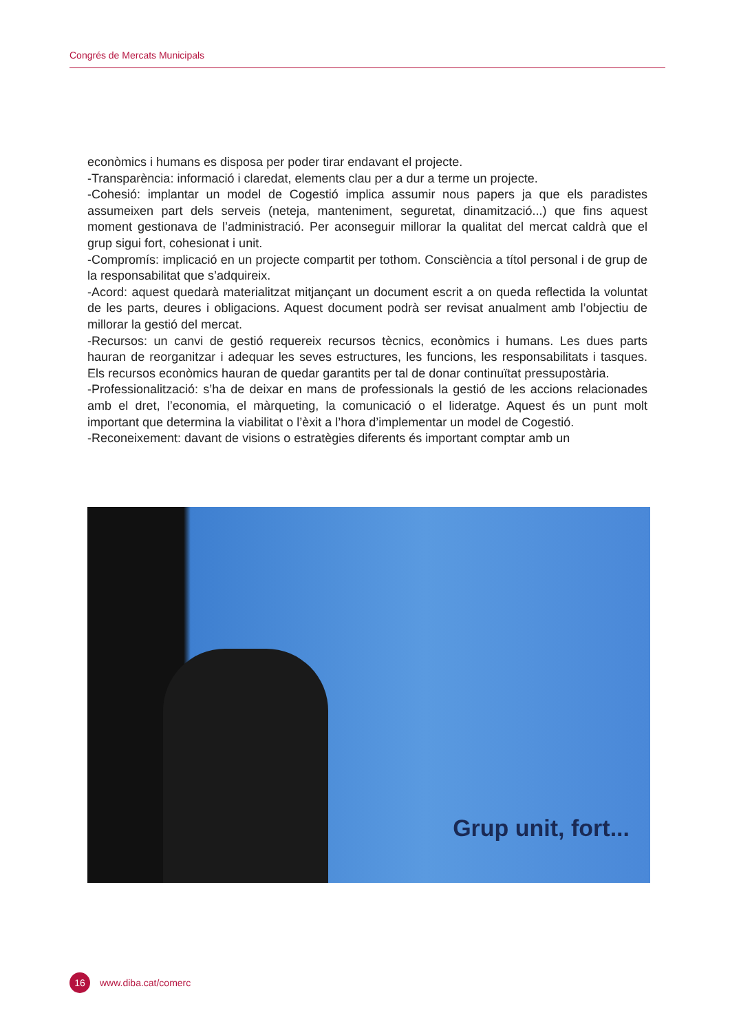Congrés de Mercats Municipals
econòmics i humans es disposa per poder tirar endavant el projecte.
-Transparència: informació i claredat, elements clau per a dur a terme un projecte.
-Cohesió: implantar un model de Cogestió implica assumir nous papers ja que els paradistes assumeixen part dels serveis (neteja, manteniment, seguretat, dinamització...) que fins aquest moment gestionava de l’administració. Per aconseguir millorar la qualitat del mercat caldrà que el grup sigui fort, cohesionat i unit.
-Compromís: implicació en un projecte compartit per tothom. Consciència a títol personal i de grup de la responsabilitat que s’adquireix.
-Acord: aquest quedarà materialitzat mitjançant un document escrit a on queda reflectida la voluntat de les parts, deures i obligacions. Aquest document podrà ser revisat anualment amb l’objectiu de millorar la gestió del mercat.
-Recursos: un canvi de gestió requereix recursos tècnics, econòmics i humans. Les dues parts hauran de reorganitzar i adequar les seves estructures, les funcions, les responsabilitats i tasques. Els recursos econòmics hauran de quedar garantits per tal de donar continuïtat pressupostària.
-Professionalització: s’ha de deixar en mans de professionals la gestió de les accions relacionades amb el dret, l’economia, el màrqueting, la comunicació o el lideratge. Aquest és un punt molt important que determina la viabilitat o l’èxit a l’hora d’implementar un model de Cogestió.
-Reconeixement: davant de visions o estratègies diferents és important comptar amb un
Grup unit, fort...
16
www.diba.cat/comerc